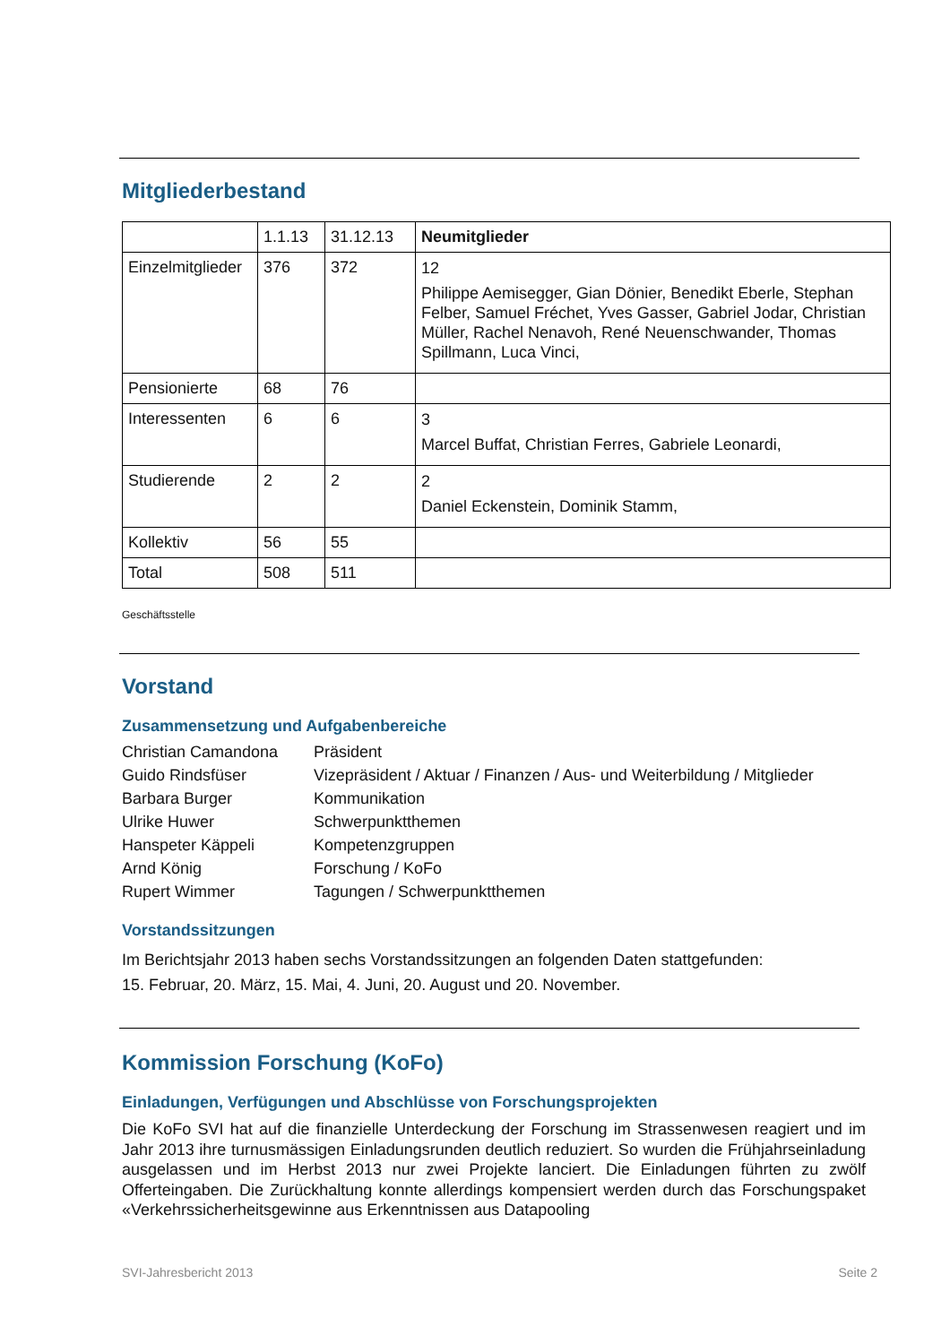Mitgliederbestand
| | 1.1.13 | 31.12.13 | Neumitglieder |
| Einzelmitglieder | 376 | 372 | 12 Philippe Aemisegger, Gian Dönier, Benedikt Eberle, Stephan Felber, Samuel Fréchet, Yves Gasser, Gabriel Jodar, Christian Müller, Rachel Nenavoh, René Neuenschwander, Thomas Spillmann, Luca Vinci, |
| Pensionierte | 68 | 76 | |
| Interessenten | 6 | 6 | 3 Marcel Buffat, Christian Ferres, Gabriele Leonardi, |
| Studierende | 2 | 2 | 2 Daniel Eckenstein, Dominik Stamm, |
| Kollektiv | 56 | 55 | |
| Total | 508 | 511 | |
Geschäftsstelle
Vorstand
Zusammensetzung und Aufgabenbereiche
Christian Camandona
Präsident
Guido Rindsfüser
Vizepräsident / Aktuar / Finanzen / Aus- und Weiterbildung / Mitglieder
Barbara Burger
Kommunikation
Ulrike Huwer
Schwerpunktthemen
Hanspeter Käppeli
Kompetenzgruppen
Arnd König
Forschung / KoFo
Rupert Wimmer
Tagungen / Schwerpunktthemen
Vorstandssitzungen
Im Berichtsjahr 2013 haben sechs Vorstandssitzungen an folgenden Daten stattgefunden:
15. Februar, 20. März, 15. Mai, 4. Juni, 20. August und 20. November.
Kommission Forschung (KoFo)
Einladungen, Verfügungen und Abschlüsse von Forschungsprojekten
Die KoFo SVI hat auf die finanzielle Unterdeckung der Forschung im Strassenwesen reagiert und im Jahr 2013 ihre turnusmässigen Einladungsrunden deutlich reduziert. So wurden die Frühjahrseinladung ausgelassen und im Herbst 2013 nur zwei Projekte lanciert. Die Einladungen führten zu zwölf Offerteingaben. Die Zurückhaltung konnte allerdings kompensiert werden durch das Forschungspaket «Verkehrssicherheitsgewinne aus Erkenntnissen aus Datapooling
SVI-Jahresbericht 2013 Seite 2